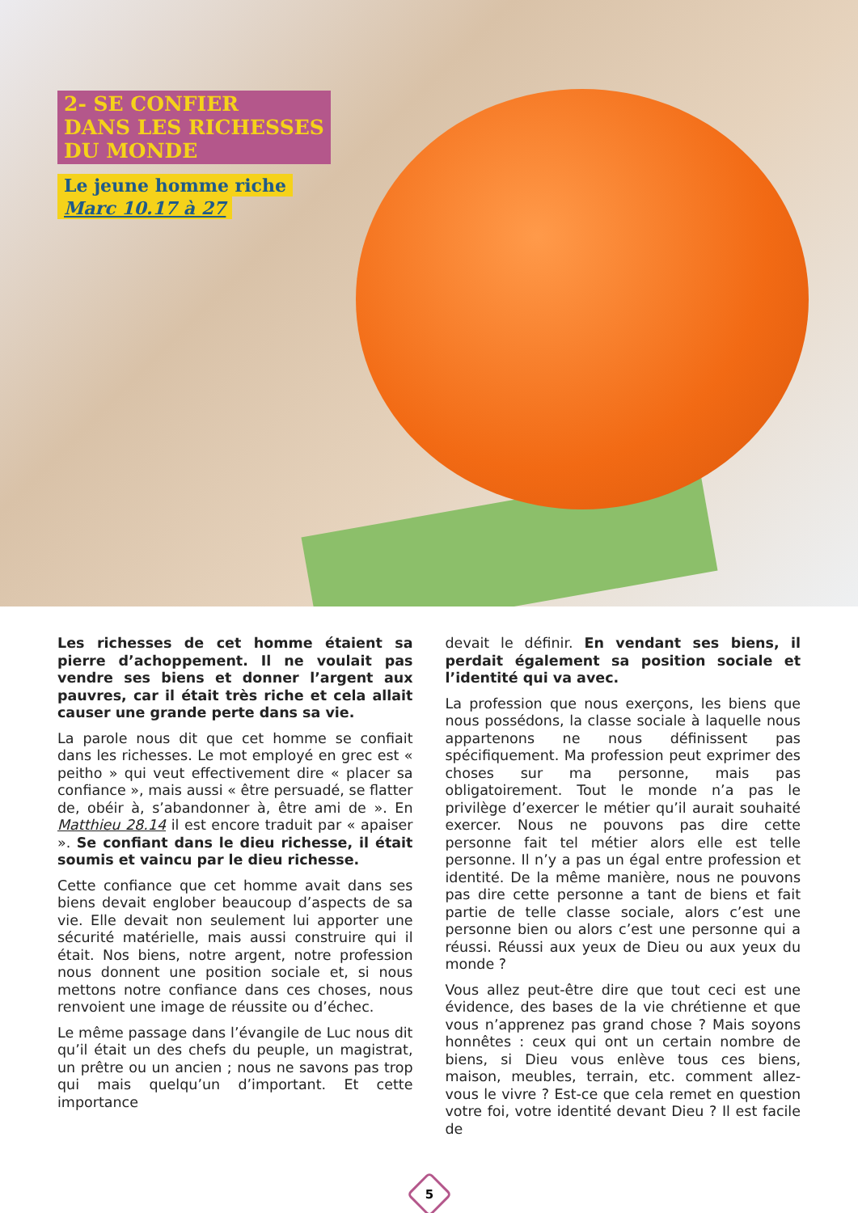2- SE CONFIER
DANS LES RICHESSES
DU MONDE
Le jeune homme riche
Marc 10.17 à 27
Les richesses de cet homme étaient sa pierre d’achoppement. Il ne voulait pas vendre ses biens et donner l’argent aux pauvres, car il était très riche et cela allait causer une grande perte dans sa vie.
La parole nous dit que cet homme se confiait dans les richesses. Le mot employé en grec est « peitho » qui veut effectivement dire « placer sa confiance », mais aussi « être persuadé, se flatter de, obéir à, s’abandonner à, être ami de ». En Matthieu 28.14 il est encore traduit par « apaiser ». Se confiant dans le dieu richesse, il était soumis et vaincu par le dieu richesse.
Cette confiance que cet homme avait dans ses biens devait englober beaucoup d’aspects de sa vie. Elle devait non seulement lui apporter une sécurité matérielle, mais aussi construire qui il était. Nos biens, notre argent, notre profession nous donnent une position sociale et, si nous mettons notre confiance dans ces choses, nous renvoient une image de réussite ou d’échec.
Le même passage dans l’évangile de Luc nous dit qu’il était un des chefs du peuple, un magistrat, un prêtre ou un ancien ; nous ne savons pas trop qui mais quelqu’un d’important. Et cette importance
devait le définir. En vendant ses biens, il perdait également sa position sociale et l’identité qui va avec.
La profession que nous exerçons, les biens que nous possédons, la classe sociale à laquelle nous appartenons ne nous définissent pas spécifiquement. Ma profession peut exprimer des choses sur ma personne, mais pas obligatoirement. Tout le monde n’a pas le privilège d’exercer le métier qu’il aurait souhaité exercer. Nous ne pouvons pas dire cette personne fait tel métier alors elle est telle personne. Il n’y a pas un égal entre profession et identité. De la même manière, nous ne pouvons pas dire cette personne a tant de biens et fait partie de telle classe sociale, alors c’est une personne bien ou alors c’est une personne qui a réussi. Réussi aux yeux de Dieu ou aux yeux du monde ?
Vous allez peut-être dire que tout ceci est une évidence, des bases de la vie chrétienne et que vous n’apprenez pas grand chose ? Mais soyons honnêtes : ceux qui ont un certain nombre de biens, si Dieu vous enlève tous ces biens, maison, meubles, terrain, etc. comment allez-vous le vivre ? Est-ce que cela remet en question votre foi, votre identité devant Dieu ? Il est facile de
5